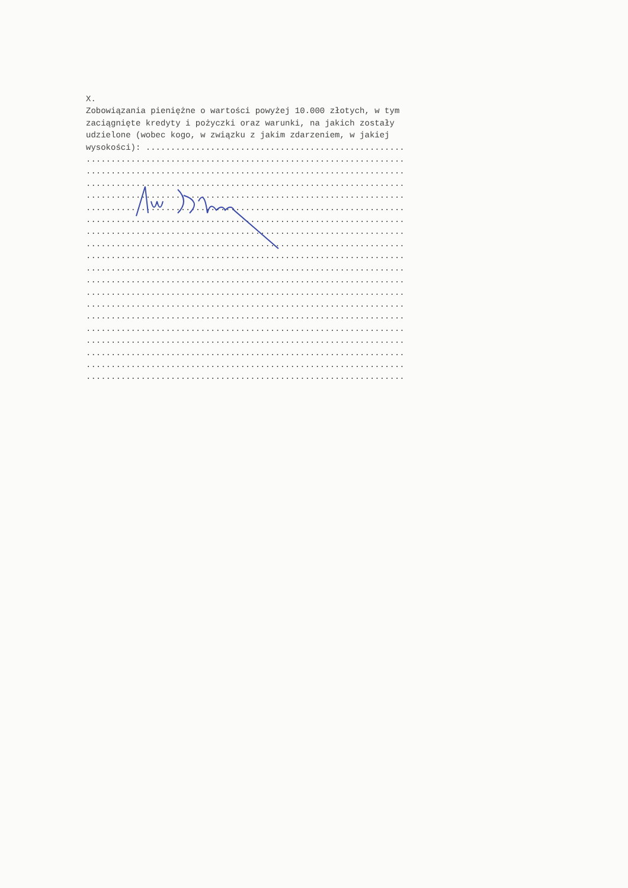X. Zobowiązania pieniężne o wartości powyżej 10.000 złotych, w tym zaciągnięte kredyty i pożyczki oraz warunki, na jakich zostały udzielone (wobec kogo, w związku z jakim zdarzeniem, w jakiej wysokości): .................................................... ................................................................ ................................................................ ................................................................ ................................................................ ................................................................ ................................................................ ................................................................ ................................................................ ................................................................ ................................................................ ................................................................ ................................................................ ................................................................ ................................................................ ................................................................ ................................................................ ................................................................ ................................................................ ................................................................